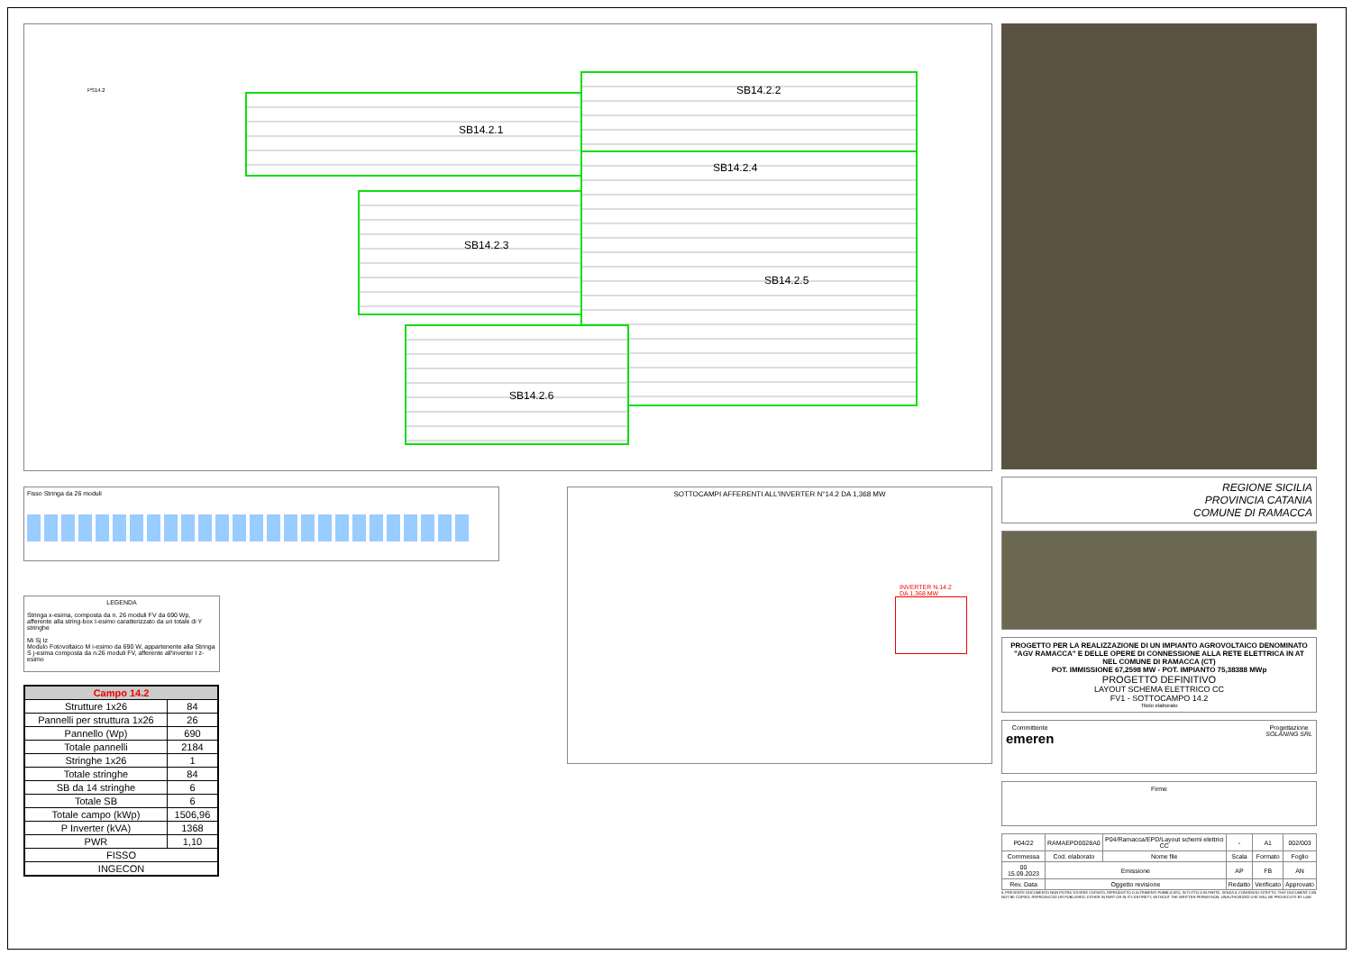SB14.2.1
SB14.2.2
SB14.2.3
SB14.2.4
SB14.2.5
SB14.2.6
PS14.2
Fisso Stringa da 26 moduli
LEGENDA
Stringa x-esima, composta da n. 26 moduli FV da 690 Wp, afferente alla string-box I-esimo caratterizzato da un totale di Y stringhe
Mi Sj Iz
Modulo Fotovoltaico M i-esimo da 690 W, appartenente alla Stringa S j-esima composta da n.26 moduli FV, afferente all'inverter I z-esimo
| Campo 14.2 | |
| --- | --- |
| Strutture 1x26 | 84 |
| Pannelli per struttura 1x26 | 26 |
| Pannello (Wp) | 690 |
| Totale pannelli | 2184 |
| Stringhe 1x26 | 1 |
| Totale stringhe | 84 |
| SB da 14 stringhe | 6 |
| Totale SB | 6 |
| Totale campo (kWp) | 1506,96 |
| P Inverter (kVA) | 1368 |
| PWR | 1,10 |
| FISSO | |
| INGECON | |
SOTTOCAMPI AFFERENTI ALL'INVERTER N°14.2 DA 1,368 MW
INVERTER N.14.2
DA 1,368 MW
REGIONE SICILIA
PROVINCIA CATANIA
COMUNE DI RAMACCA
PROGETTO PER LA REALIZZAZIONE DI UN IMPIANTO AGROVOLTAICO DENOMINATO "AGV RAMACCA" E DELLE OPERE DI CONNESSIONE ALLA RETE ELETTRICA IN AT NEL COMUNE DI RAMACCA (CT)
POT. IMMISSIONE 67,2598 MW - POT. IMPIANTO 75,38388 MWp
PROGETTO DEFINITIVO
LAYOUT SCHEMA ELETTRICO CC
FV1 - SOTTOCAMPO 14.2
Titolo elaborato
Committente
emeren Progettazione
SOLANING SRL
Firme
| P04/22 | RAMAEPD0028A0 | P04/Ramacca/EPD/Layout schemi elettrici CC | - | A1 | 002/003 |
| Commessa | Cod. elaborato | Nome file | Scala | Formato | Foglio |
| 00 15.09.2023 | Emissione | | AP | FB | AN |
| Rev. Data | Oggetto revisione | | Redatto | Verificato | Approvato |
IL PRESENTE DOCUMENTO NON POTRA' ESSERE COPIATO, RIPRODOTTO O ALTRIMENTI PUBBLICATO, IN TUTTO O IN PARTE, SENZA IL CONSENSO SCRITTO. THIS DOCUMENT CAN NOT BE COPIED, REPRODUCED OR PUBLISHED, EITHER IN PART OR IN ITS ENTIRETY, WITHOUT THE WRITTEN PERMISSION. UNAUTHORIZED USE WILL BE PROSECUTE BY LAW.